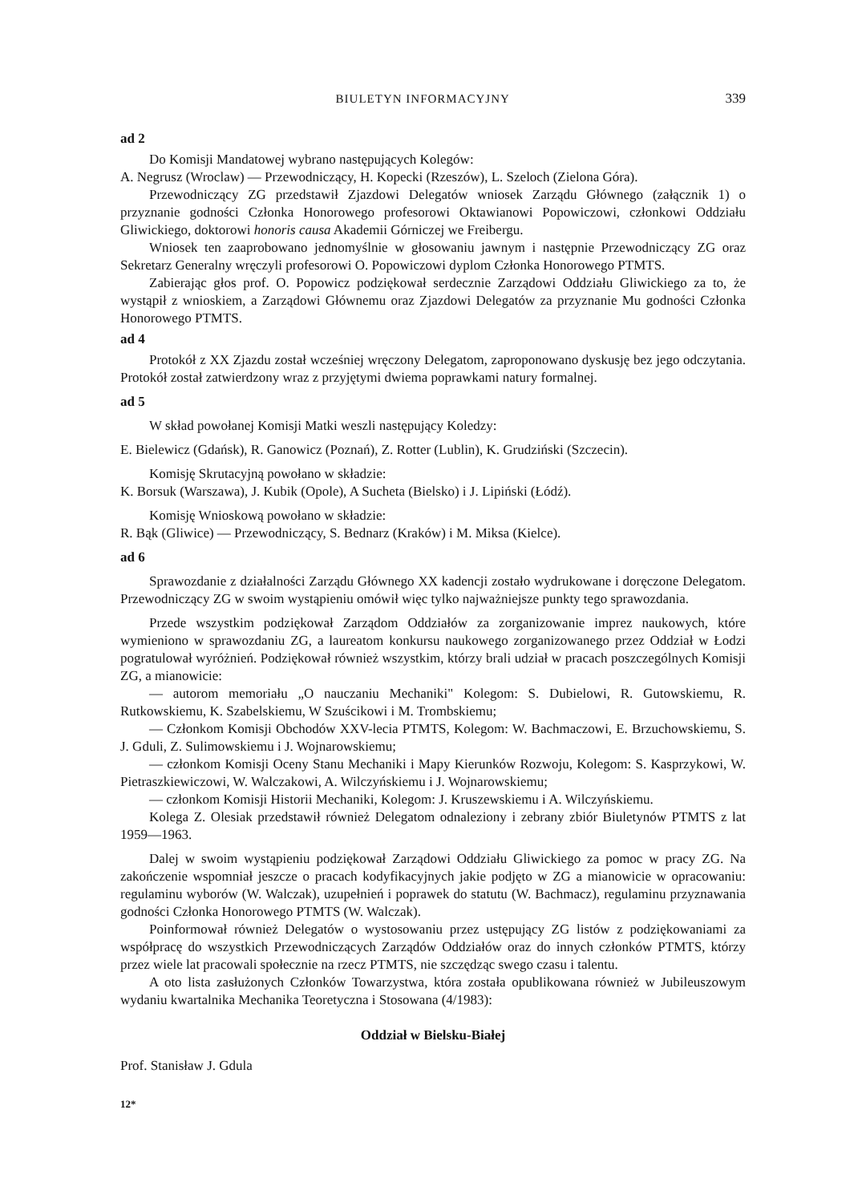BIULETYN INFORMACYJNY 339
ad 2
Do Komisji Mandatowej wybrano następujących Kolegów:
A. Negrusz (Wroclaw) — Przewodniczący, H. Kopecki (Rzeszów), L. Szeloch (Zielona Góra).
Przewodniczący ZG przedstawił Zjazdowi Delegatów wniosek Zarządu Głównego (załącznik 1) o przyznanie godności Członka Honorowego profesorowi Oktawianowi Popowiczowi, członkowi Oddziału Gliwickiego, doktorowi honoris causa Akademii Górniczej we Freibergu.
Wniosek ten zaaprobowano jednomyślnie w głosowaniu jawnym i następnie Przewodniczący ZG oraz Sekretarz Generalny wręczyli profesorowi O. Popowiczowi dyplom Członka Honorowego PTMTS.
Zabierając głos prof. O. Popowicz podziękował serdecznie Zarządowi Oddziału Gliwickiego za to, że wystąpił z wnioskiem, a Zarządowi Głównemu oraz Zjazdowi Delegatów za przyznanie Mu godności Członka Honorowego PTMTS.
ad 4
Protokół z XX Zjazdu został wcześniej wręczony Delegatom, zaproponowano dyskusję bez jego odczytania. Protokół został zatwierdzony wraz z przyjętymi dwiema poprawkami natury formalnej.
ad 5
W skład powołanej Komisji Matki weszli następujący Koledzy:
E. Bielewicz (Gdańsk), R. Ganowicz (Poznań), Z. Rotter (Lublin), K. Grudziński (Szczecin).
Komisję Skrutacyjną powołano w składzie:
K. Borsuk (Warszawa), J. Kubik (Opole), A Sucheta (Bielsko) i J. Lipiński (Łódź).
Komisję Wnioskową powołano w składzie:
R. Bąk (Gliwice) — Przewodniczący, S. Bednarz (Kraków) i M. Miksa (Kielce).
ad 6
Sprawozdanie z działalności Zarządu Głównego XX kadencji zostało wydrukowane i doręczone Delegatom. Przewodniczący ZG w swoim wystąpieniu omówił więc tylko najważniejsze punkty tego sprawozdania.
Przede wszystkim podziękował Zarządom Oddziałów za zorganizowanie imprez naukowych, które wymieniono w sprawozdaniu ZG, a laureatom konkursu naukowego zorganizowanego przez Oddział w Łodzi pogratulował wyróżnień. Podziękował również wszystkim, którzy brali udział w pracach poszczególnych Komisji ZG, a mianowicie:
— autorom memoriału „O nauczaniu Mechaniki" Kolegom: S. Dubielowi, R. Gutowskiemu, R. Rutkowskiemu, K. Szabelskiemu, W Szuścikowi i M. Trombskiemu;
— Członkom Komisji Obchodów XXV-lecia PTMTS, Kolegom: W. Bachmaczowi, E. Brzuchowskiemu, S. J. Gduli, Z. Sulimowskiemu i J. Wojnarowskiemu;
— członkom Komisji Oceny Stanu Mechaniki i Mapy Kierunków Rozwoju, Kolegom: S. Kasprzykowi, W. Pietraszkiewiczowi, W. Walczakowi, A. Wilczyńskiemu i J. Wojnarowskiemu;
— członkom Komisji Historii Mechaniki, Kolegom: J. Kruszewskiemu i A. Wilczyńskiemu.
Kolega Z. Olesiak przedstawił również Delegatom odnaleziony i zebrany zbiór Biuletynów PTMTS z lat 1959—1963.
Dalej w swoim wystąpieniu podziękował Zarządowi Oddziału Gliwickiego za pomoc w pracy ZG. Na zakończenie wspomniał jeszcze o pracach kodyfikacyjnych jakie podjęto w ZG a mianowicie w opracowaniu: regulaminu wyborów (W. Walczak), uzupełnień i poprawek do statutu (W. Bachmacz), regulaminu przyznawania godności Członka Honorowego PTMTS (W. Walczak).
Poinformował również Delegatów o wystosowaniu przez ustępujący ZG listów z podziękowaniami za współpracę do wszystkich Przewodniczących Zarządów Oddziałów oraz do innych członków PTMTS, którzy przez wiele lat pracowali społecznie na rzecz PTMTS, nie szczędząc swego czasu i talentu.
A oto lista zasłużonych Członków Towarzystwa, która została opublikowana również w Jubileuszowym wydaniu kwartalnika Mechanika Teoretyczna i Stosowana (4/1983):
Oddział w Bielsku-Białej
Prof. Stanisław J. Gdula
12*